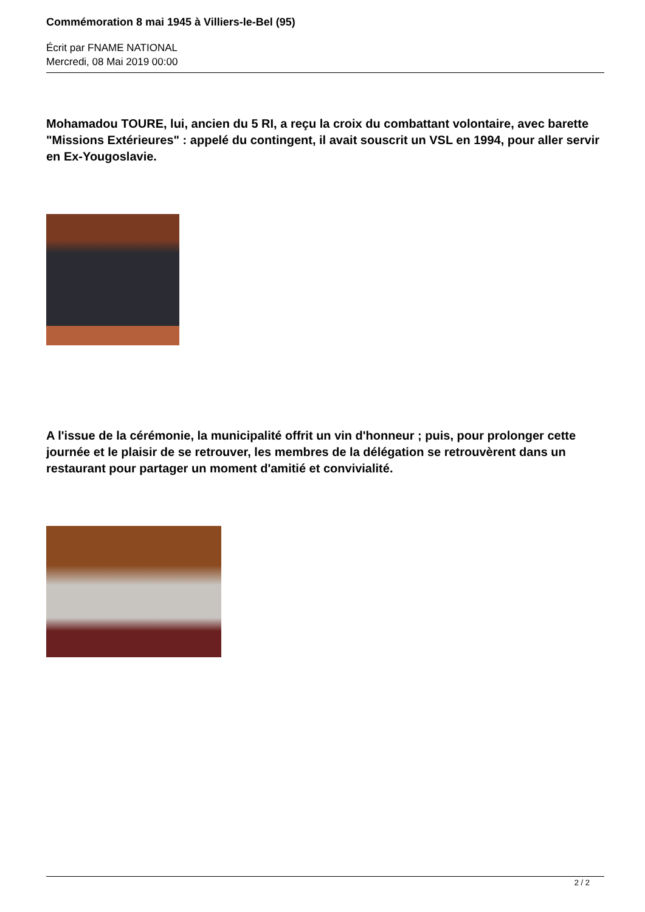Commémoration 8 mai 1945 à Villiers-le-Bel (95)
Écrit par FNAME NATIONAL
Mercredi, 08 Mai 2019 00:00
Mohamadou TOURE, lui, ancien du 5 RI, a reçu la croix du combattant volontaire, avec barette "Missions Extérieures" : appelé du contingent, il avait souscrit un VSL en 1994, pour aller servir en Ex-Yougoslavie.
A l'issue de la cérémonie, la municipalité offrit un vin d'honneur ; puis, pour prolonger cette journée et le plaisir de se retrouver, les membres de la délégation se retrouvèrent dans un restaurant pour partager un moment d'amitié et convivialité.
2 / 2